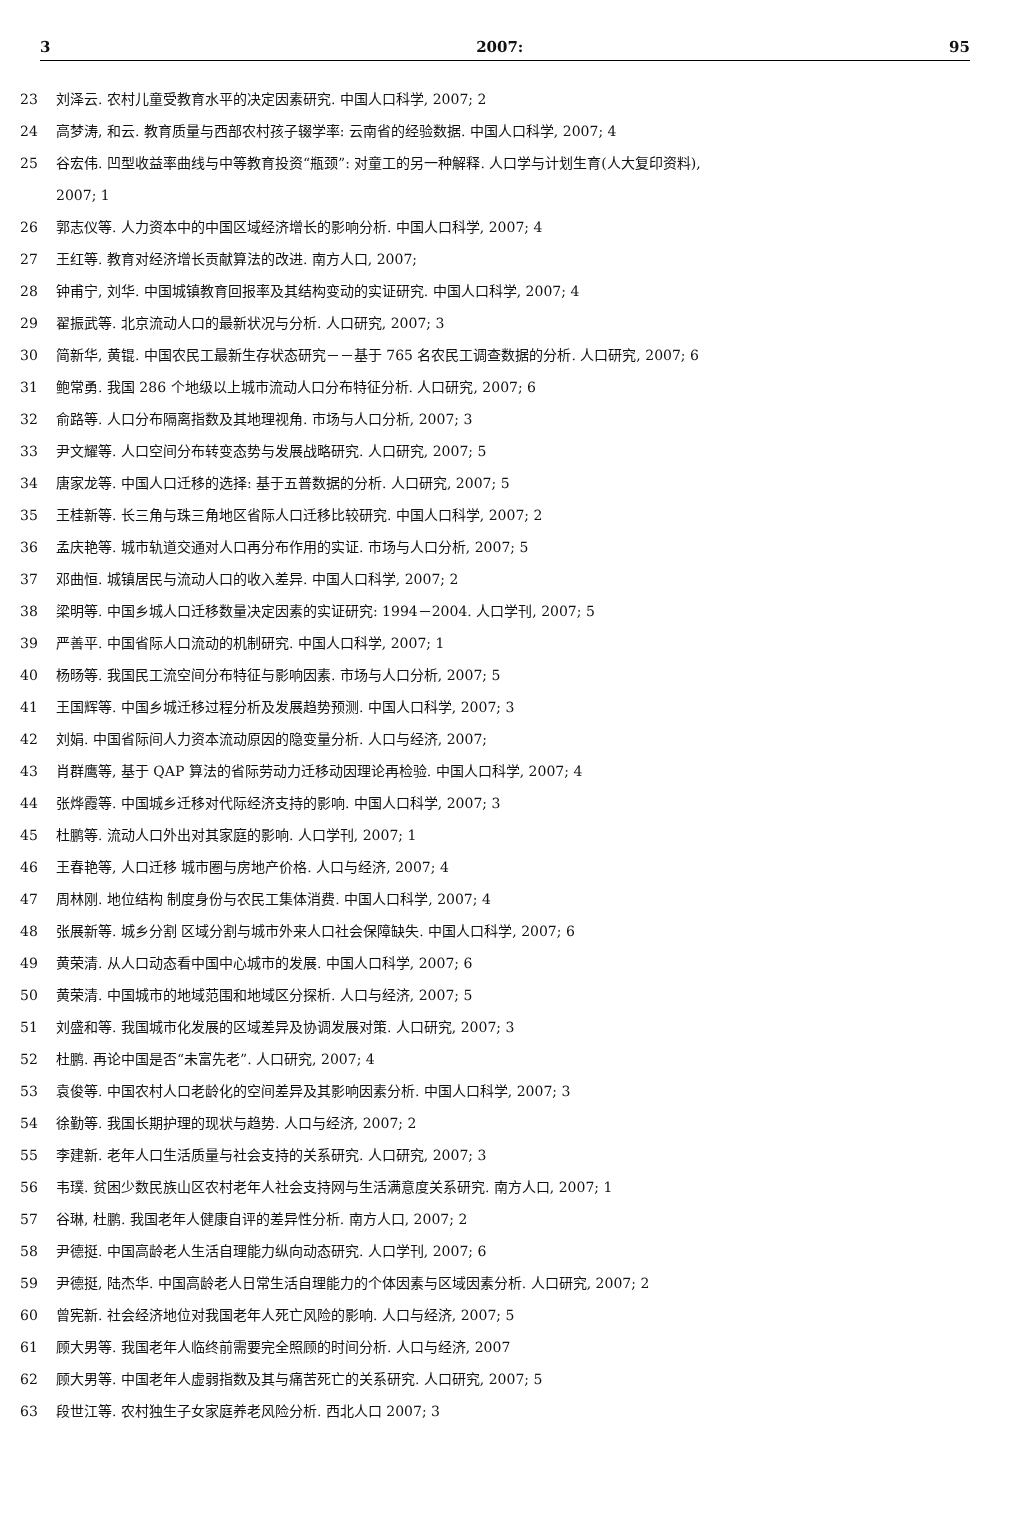3 2007: 95
23 刘泽云. 农村儿童受教育水平的决定因素研究. 中国人口科学, 2007; 2
24 高梦涛, 和云. 教育质量与西部农村孩子辍学率: 云南省的经验数据. 中国人口科学, 2007; 4
25 谷宏伟. 凹型收益率曲线与中等教育投资“瓶颈”: 对童工的另一种解释. 人口学与计划生育(人大复印资料),
2007; 1
26 郭志仪等. 人力资本中的中国区域经济增长的影响分析. 中国人口科学, 2007; 4
27 王红等. 教育对经济增长贡献算法的改进. 南方人口, 2007;
28 钟甫宁, 刘华. 中国城镇教育回报率及其结构变动的实证研究. 中国人口科学, 2007; 4
29 翟振武等. 北京流动人口的最新状况与分析. 人口研究, 2007; 3
30 简新华, 黄锟. 中国农民工最新生存状态研究－－基于 765 名农民工调查数据的分析. 人口研究, 2007; 6
31 鲍常勇. 我国 286 个地级以上城市流动人口分布特征分析. 人口研究, 2007; 6
32 俞路等. 人口分布隔离指数及其地理视角. 市场与人口分析, 2007; 3
33 尹文耀等. 人口空间分布转变态势与发展战略研究. 人口研究, 2007; 5
34 唐家龙等. 中国人口迁移的选择: 基于五普数据的分析. 人口研究, 2007; 5
35 王桂新等. 长三角与珠三角地区省际人口迁移比较研究. 中国人口科学, 2007; 2
36 孟庆艳等. 城市轨道交通对人口再分布作用的实证. 市场与人口分析, 2007; 5
37 邓曲恒. 城镇居民与流动人口的收入差异. 中国人口科学, 2007; 2
38 梁明等. 中国乡城人口迁移数量决定因素的实证研究: 1994－2004. 人口学刊, 2007; 5
39 严善平. 中国省际人口流动的机制研究. 中国人口科学, 2007; 1
40 杨旸等. 我国民工流空间分布特征与影响因素. 市场与人口分析, 2007; 5
41 王国辉等. 中国乡城迁移过程分析及发展趋势预测. 中国人口科学, 2007; 3
42 刘娟. 中国省际间人力资本流动原因的隐变量分析. 人口与经济, 2007;
43 肖群鹰等, 基于 QAP 算法的省际劳动力迁移动因理论再检验. 中国人口科学, 2007; 4
44 张烨霞等. 中国城乡迁移对代际经济支持的影响. 中国人口科学, 2007; 3
45 杜鹏等. 流动人口外出对其家庭的影响. 人口学刊, 2007; 1
46 王春艳等, 人口迁移 城市圈与房地产价格. 人口与经济, 2007; 4
47 周林刚. 地位结构 制度身份与农民工集体消费. 中国人口科学, 2007; 4
48 张展新等. 城乡分割 区域分割与城市外来人口社会保障缺失. 中国人口科学, 2007; 6
49 黄荣清. 从人口动态看中国中心城市的发展. 中国人口科学, 2007; 6
50 黄荣清. 中国城市的地域范围和地域区分探析. 人口与经济, 2007; 5
51 刘盛和等. 我国城市化发展的区域差异及协调发展对策. 人口研究, 2007; 3
52 杜鹏. 再论中国是否“未富先老”. 人口研究, 2007; 4
53 袁俊等. 中国农村人口老龄化的空间差异及其影响因素分析. 中国人口科学, 2007; 3
54 徐勤等. 我国长期护理的现状与趋势. 人口与经济, 2007; 2
55 李建新. 老年人口生活质量与社会支持的关系研究. 人口研究, 2007; 3
56 韦璞. 贫困少数民族山区农村老年人社会支持网与生活满意度关系研究. 南方人口, 2007; 1
57 谷琳, 杜鹏. 我国老年人健康自评的差异性分析. 南方人口, 2007; 2
58 尹德挺. 中国高龄老人生活自理能力纵向动态研究. 人口学刊, 2007; 6
59 尹德挺, 陆杰华. 中国高龄老人日常生活自理能力的个体因素与区域因素分析. 人口研究, 2007; 2
60 曾宪新. 社会经济地位对我国老年人死亡风险的影响. 人口与经济, 2007; 5
61 顾大男等. 我国老年人临终前需要完全照顾的时间分析. 人口与经济, 2007
62 顾大男等. 中国老年人虚弱指数及其与痛苦死亡的关系研究. 人口研究, 2007; 5
63 段世江等. 农村独生子女家庭养老风险分析. 西北人口 2007; 3